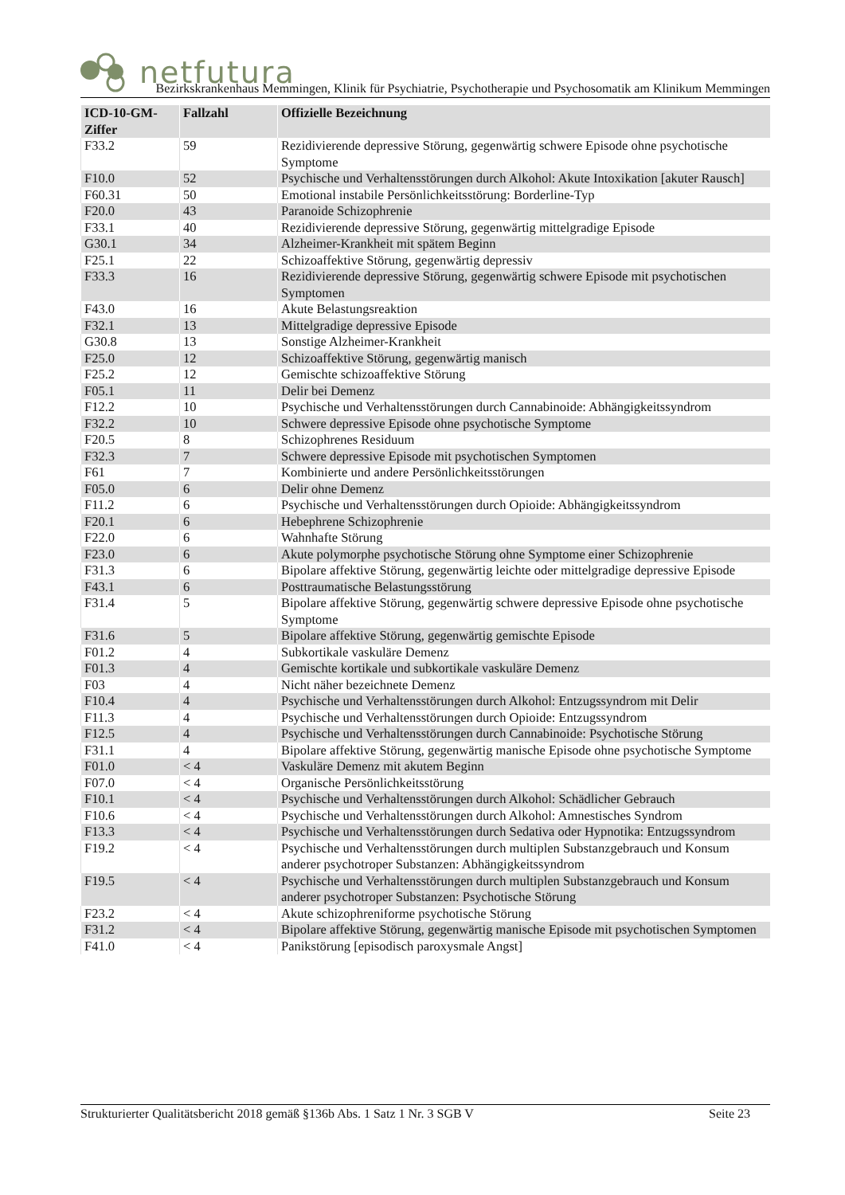netfutura
Bezirkskrankenhaus Memmingen, Klinik für Psychiatrie, Psychotherapie und Psychosomatik am Klinikum Memmingen
| ICD-10-GM-Ziffer | Fallzahl | Offizielle Bezeichnung |
| --- | --- | --- |
| F33.2 | 59 | Rezidivierende depressive Störung, gegenwärtig schwere Episode ohne psychotische Symptome |
| F10.0 | 52 | Psychische und Verhaltensstörungen durch Alkohol: Akute Intoxikation [akuter Rausch] |
| F60.31 | 50 | Emotional instabile Persönlichkeitsstörung: Borderline-Typ |
| F20.0 | 43 | Paranoide Schizophrenie |
| F33.1 | 40 | Rezidivierende depressive Störung, gegenwärtig mittelgradige Episode |
| G30.1 | 34 | Alzheimer-Krankheit mit spätem Beginn |
| F25.1 | 22 | Schizoaffektive Störung, gegenwärtig depressiv |
| F33.3 | 16 | Rezidivierende depressive Störung, gegenwärtig schwere Episode mit psychotischen Symptomen |
| F43.0 | 16 | Akute Belastungsreaktion |
| F32.1 | 13 | Mittelgradige depressive Episode |
| G30.8 | 13 | Sonstige Alzheimer-Krankheit |
| F25.0 | 12 | Schizoaffektive Störung, gegenwärtig manisch |
| F25.2 | 12 | Gemischte schizoaffektive Störung |
| F05.1 | 11 | Delir bei Demenz |
| F12.2 | 10 | Psychische und Verhaltensstörungen durch Cannabinoide: Abhängigkeitssyndrom |
| F32.2 | 10 | Schwere depressive Episode ohne psychotische Symptome |
| F20.5 | 8 | Schizophrenes Residuum |
| F32.3 | 7 | Schwere depressive Episode mit psychotischen Symptomen |
| F61 | 7 | Kombinierte und andere Persönlichkeitsstörungen |
| F05.0 | 6 | Delir ohne Demenz |
| F11.2 | 6 | Psychische und Verhaltensstörungen durch Opioide: Abhängigkeitssyndrom |
| F20.1 | 6 | Hebephrene Schizophrenie |
| F22.0 | 6 | Wahnhafte Störung |
| F23.0 | 6 | Akute polymorphe psychotische Störung ohne Symptome einer Schizophrenie |
| F31.3 | 6 | Bipolare affektive Störung, gegenwärtig leichte oder mittelgradige depressive Episode |
| F43.1 | 6 | Posttraumatische Belastungsstörung |
| F31.4 | 5 | Bipolare affektive Störung, gegenwärtig schwere depressive Episode ohne psychotische Symptome |
| F31.6 | 5 | Bipolare affektive Störung, gegenwärtig gemischte Episode |
| F01.2 | 4 | Subkortikale vaskuläre Demenz |
| F01.3 | 4 | Gemischte kortikale und subkortikale vaskuläre Demenz |
| F03 | 4 | Nicht näher bezeichnete Demenz |
| F10.4 | 4 | Psychische und Verhaltensstörungen durch Alkohol: Entzugssyndrom mit Delir |
| F11.3 | 4 | Psychische und Verhaltensstörungen durch Opioide: Entzugssyndrom |
| F12.5 | 4 | Psychische und Verhaltensstörungen durch Cannabinoide: Psychotische Störung |
| F31.1 | 4 | Bipolare affektive Störung, gegenwärtig manische Episode ohne psychotische Symptome |
| F01.0 | < 4 | Vaskuläre Demenz mit akutem Beginn |
| F07.0 | < 4 | Organische Persönlichkeitsstörung |
| F10.1 | < 4 | Psychische und Verhaltensstörungen durch Alkohol: Schädlicher Gebrauch |
| F10.6 | < 4 | Psychische und Verhaltensstörungen durch Alkohol: Amnestisches Syndrom |
| F13.3 | < 4 | Psychische und Verhaltensstörungen durch Sedativa oder Hypnotika: Entzugssyndrom |
| F19.2 | < 4 | Psychische und Verhaltensstörungen durch multiplen Substanzgebrauch und Konsum anderer psychotroper Substanzen: Abhängigkeitssyndrom |
| F19.5 | < 4 | Psychische und Verhaltensstörungen durch multiplen Substanzgebrauch und Konsum anderer psychotroper Substanzen: Psychotische Störung |
| F23.2 | < 4 | Akute schizophreniforme psychotische Störung |
| F31.2 | < 4 | Bipolare affektive Störung, gegenwärtig manische Episode mit psychotischen Symptomen |
| F41.0 | < 4 | Panikstörung [episodisch paroxysmale Angst] |
Strukturierter Qualitätsbericht 2018 gemäß §136b Abs. 1 Satz 1 Nr. 3 SGB V Seite 23